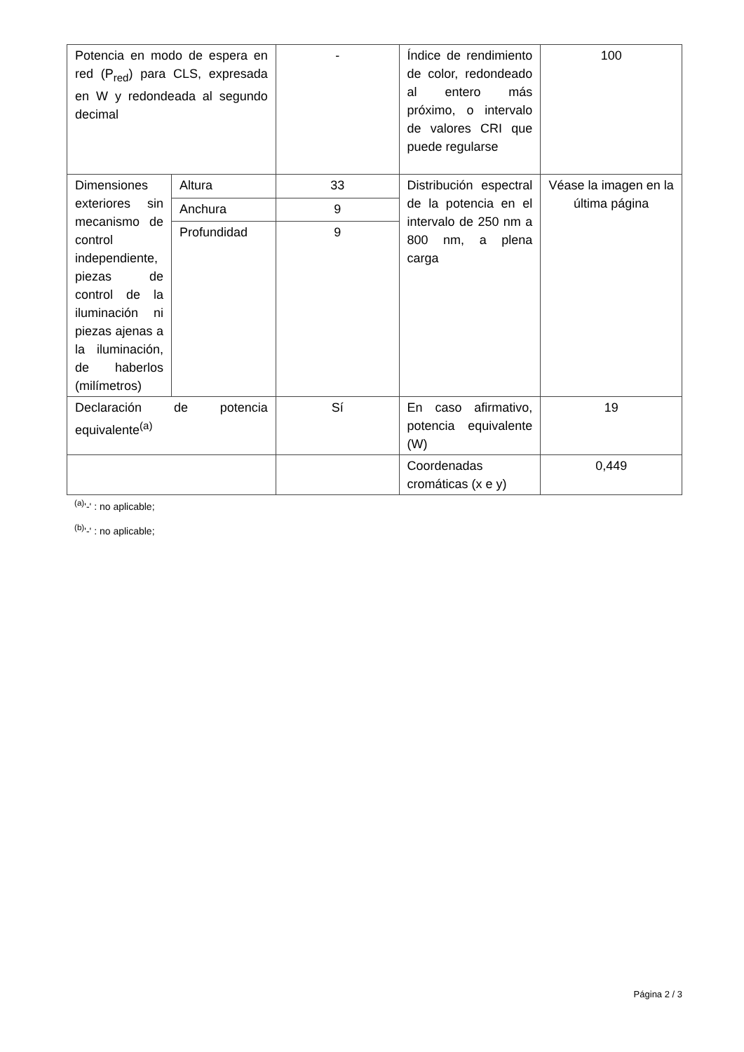| Potencia en modo de espera en red (P<sub>red</sub>) para CLS, expresada en W y redondeada al segundo decimal | | - | Índice de rendimiento de color, redondeado al entero más próximo, o intervalo de valores CRI que puede regularse | 100 |
| Dimensiones exteriores sin mecanismo de control independiente, piezas de control de la iluminación ni piezas ajenas a la iluminación, de haberlos (milímetros) | Altura | 33 | Distribución espectral de la potencia en el intervalo de 250 nm a 800 nm, a plena carga | Véase la imagen en la última página |
| | Anchura | 9 | | |
| | Profundidad | 9 | | |
| Declaración de potencia equivalente<sup>(a)</sup> | | Sí | En caso afirmativo, potencia equivalente (W) | 19 |
| | | | Coordenadas cromáticas (x e y) | 0,449 |
<sup>(a)</sup> '-' : no aplicable;
<sup>(b)</sup> '-' : no aplicable;
Página 2 / 3